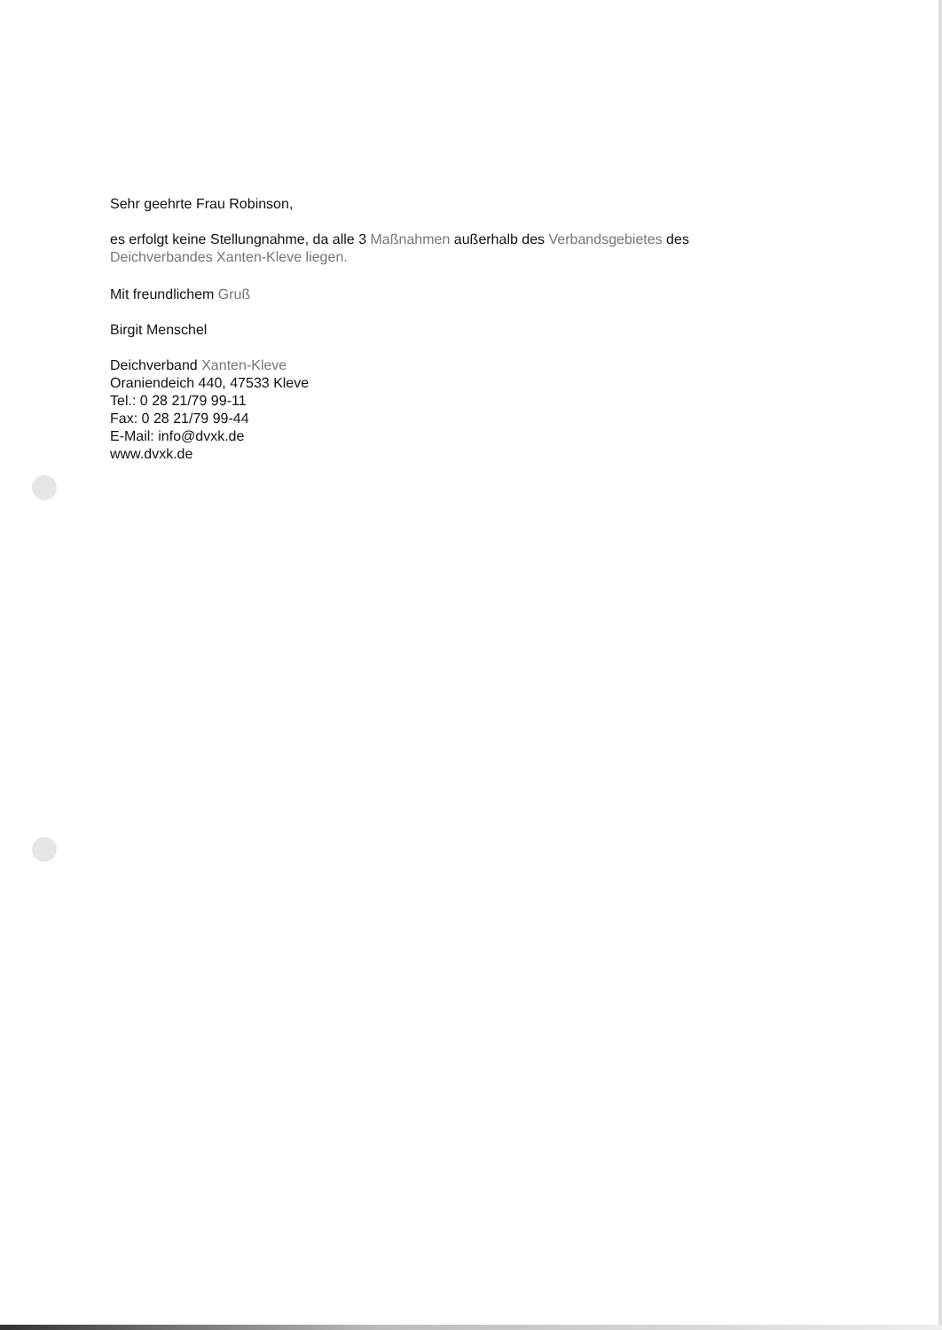Sehr geehrte Frau Robinson,
es erfolgt keine Stellungnahme, da alle 3 Maßnahmen außerhalb des Verbandsgebietes des
Deichverbandes Xanten-Kleve liegen.
Mit freundlichem Gruß
Birgit Menschel
Deichverband Xanten-Kleve
Oraniendeich 440, 47533 Kleve
Tel.: 0 28 21/79 99-11
Fax: 0 28 21/79 99-44
E-Mail: info@dvxk.de
www.dvxk.de